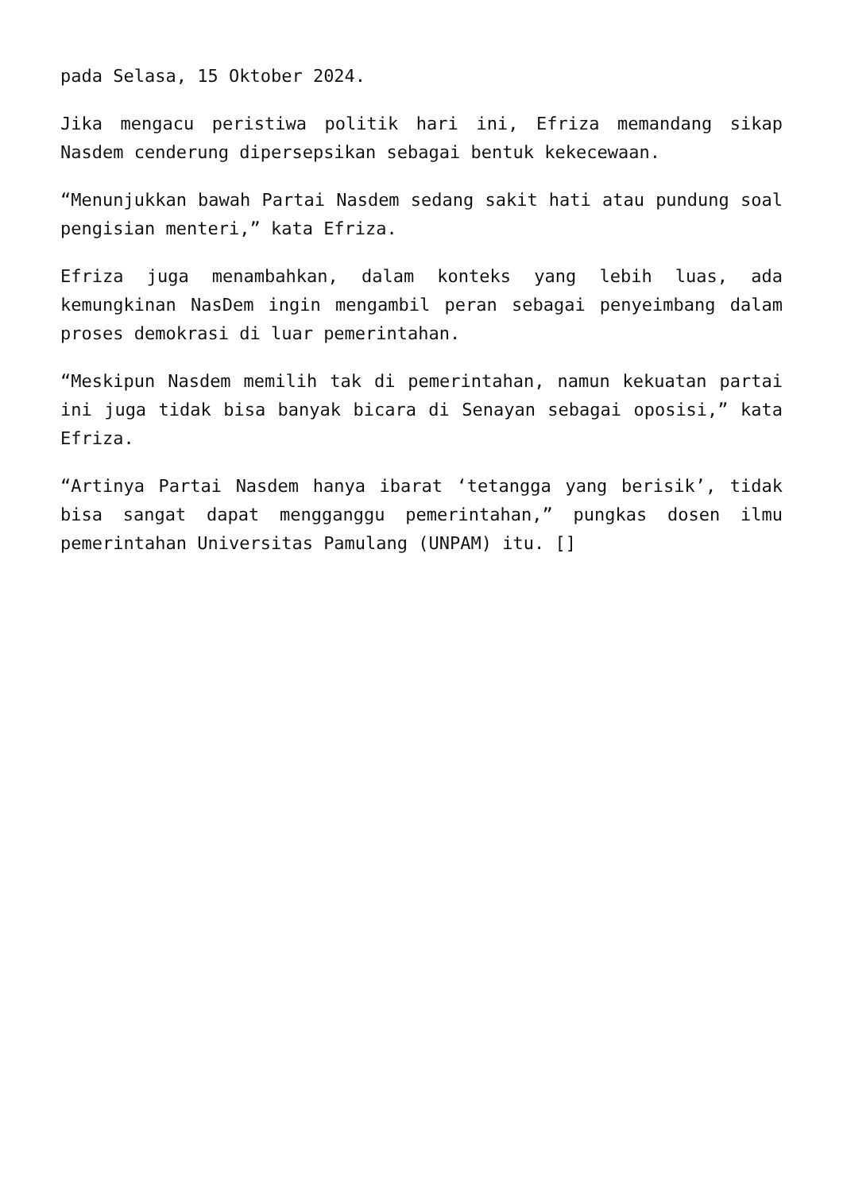pada Selasa, 15 Oktober 2024.
Jika mengacu peristiwa politik hari ini, Efriza memandang sikap Nasdem cenderung dipersepsikan sebagai bentuk kekecewaan.
“Menunjukkan bawah Partai Nasdem sedang sakit hati atau pundung soal pengisian menteri,” kata Efriza.
Efriza juga menambahkan, dalam konteks yang lebih luas, ada kemungkinan NasDem ingin mengambil peran sebagai penyeimbang dalam proses demokrasi di luar pemerintahan.
“Meskipun Nasdem memilih tak di pemerintahan, namun kekuatan partai ini juga tidak bisa banyak bicara di Senayan sebagai oposisi,” kata Efriza.
“Artinya Partai Nasdem hanya ibarat ‘tetangga yang berisik’, tidak bisa sangat dapat mengganggu pemerintahan,” pungkas dosen ilmu pemerintahan Universitas Pamulang (UNPAM) itu. []